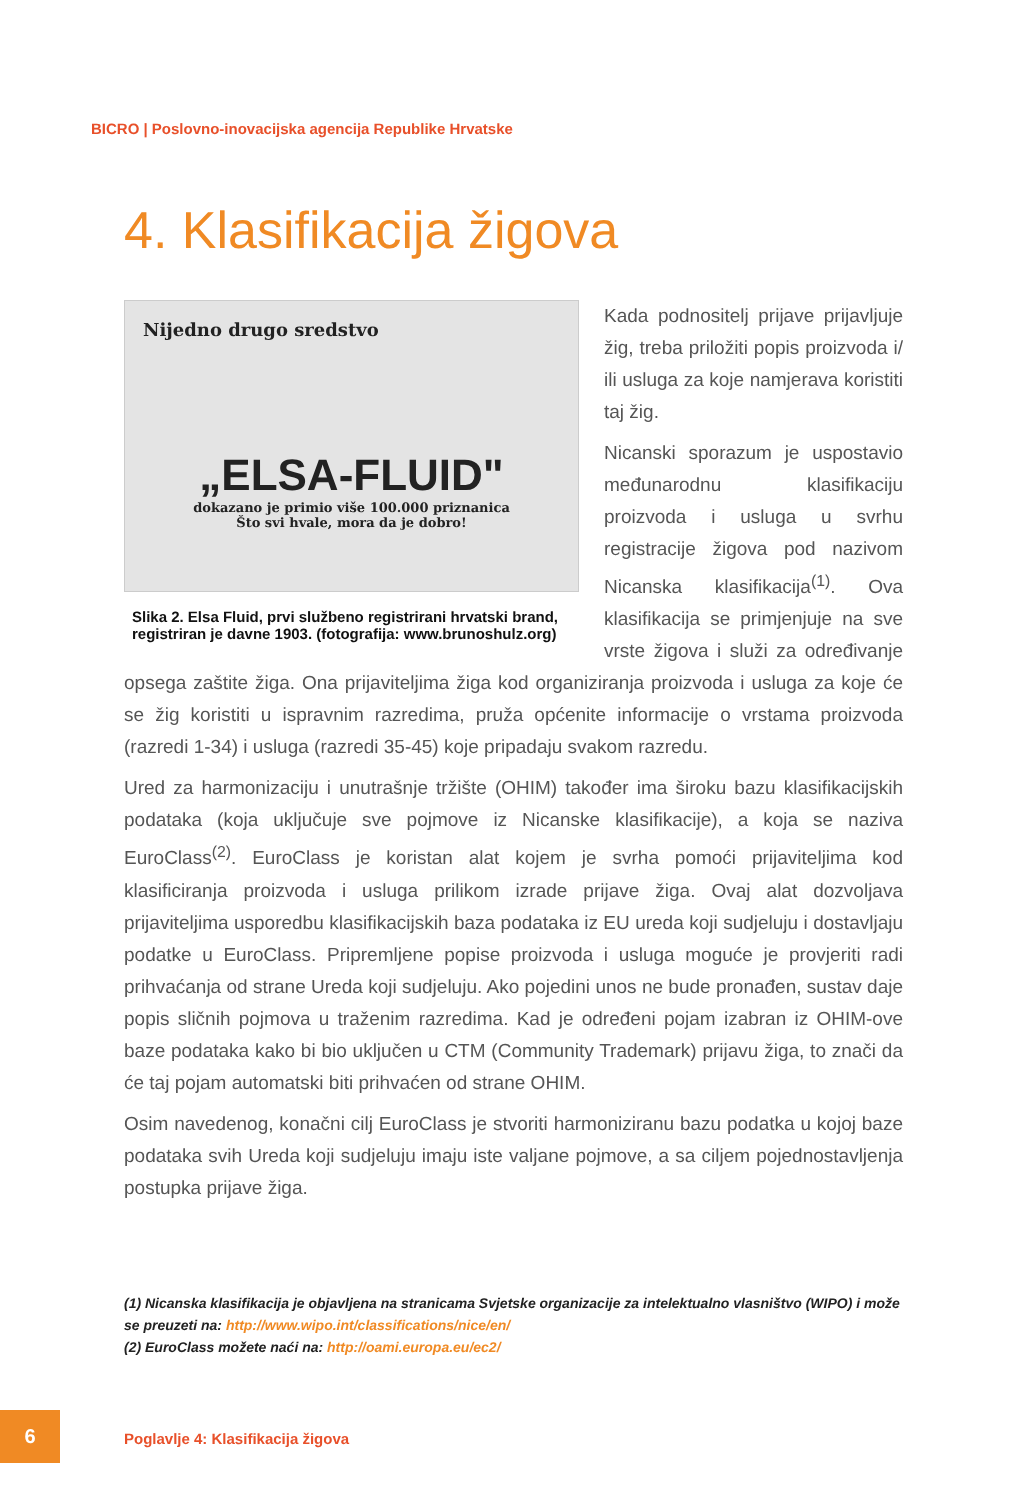BICRO | Poslovno-inovacijska agencija Republike Hrvatske
4. Klasifikacija žigova
Nijedno drugo sredstvo
„ELSA-FLUID"
dokazano je primio više 100.000 priznanica
Što svi hvale, mora da je dobro!
Slika 2. Elsa Fluid, prvi službeno registrirani hrvatski brand, registriran je davne 1903. (fotografija: www.brunoshulz.org)
Kada podnositelj prijave prijavljuje žig, treba priložiti popis proizvoda i/ ili usluga za koje namjerava koristiti taj žig.
Nicanski sporazum je uspostavio međunarodnu klasifikaciju proizvoda i usluga u svrhu registracije žigova pod nazivom Nicanska klasifikacija<sup>(1)</sup>. Ova klasifikacija se primjenjuje na sve vrste žigova i služi za određivanje opsega zaštite žiga. Ona prijaviteljima žiga kod organiziranja proizvoda i usluga za koje će se žig koristiti u ispravnim razredima, pruža općenite informacije o vrstama proizvoda (razredi 1-34) i usluga (razredi 35-45) koje pripadaju svakom razredu.
Ured za harmonizaciju i unutrašnje tržište (OHIM) također ima široku bazu klasifikacijskih podataka (koja uključuje sve pojmove iz Nicanske klasifikacije), a koja se naziva EuroClass<sup>(2)</sup>. EuroClass je koristan alat kojem je svrha pomoći prijaviteljima kod klasificiranja proizvoda i usluga prilikom izrade prijave žiga. Ovaj alat dozvoljava prijaviteljima usporedbu klasifikacijskih baza podataka iz EU ureda koji sudjeluju i dostavljaju podatke u EuroClass. Pripremljene popise proizvoda i usluga moguće je provjeriti radi prihvaćanja od strane Ureda koji sudjeluju. Ako pojedini unos ne bude pronađen, sustav daje popis sličnih pojmova u traženim razredima. Kad je određeni pojam izabran iz OHIM-ove baze podataka kako bi bio uključen u CTM (Community Trademark) prijavu žiga, to znači da će taj pojam automatski biti prihvaćen od strane OHIM.
Osim navedenog, konačni cilj EuroClass je stvoriti harmoniziranu bazu podatka u kojoj baze podataka svih Ureda koji sudjeluju imaju iste valjane pojmove, a sa ciljem pojednostavljenja postupka prijave žiga.
(1) Nicanska klasifikacija je objavljena na stranicama Svjetske organizacije za intelektualno vlasništvo (WIPO) i može se preuzeti na: http://www.wipo.int/classifications/nice/en/
(2) EuroClass možete naći na: http://oami.europa.eu/ec2/
6
Poglavlje 4: Klasifikacija žigova